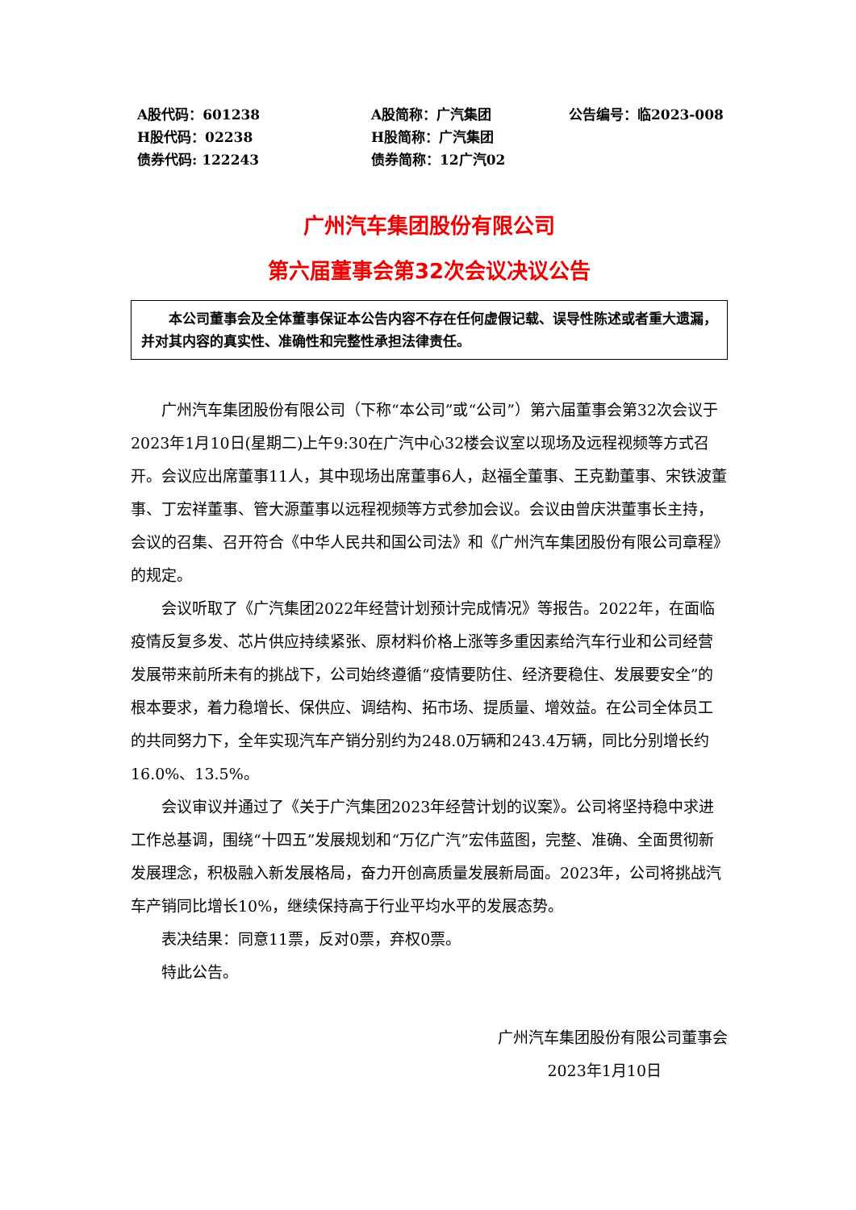A股代码：601238
A股简称：广汽集团
公告编号：临2023-008
H股代码：02238
H股简称：广汽集团
债券代码: 122243
债券简称：12广汽02
广州汽车集团股份有限公司
第六届董事会第32次会议决议公告
  本公司董事会及全体董事保证本公告内容不存在任何虚假记载、误导性陈述或者重大遗漏，并对其内容的真实性、准确性和完整性承担法律责任。
广州汽车集团股份有限公司（下称“本公司”或“公司”）第六届董事会第32次会议于2023年1月10日(星期二)上午9:30在广汽中心32楼会议室以现场及远程视频等方式召开。会议应出席董事11人，其中现场出席董事6人，赵福全董事、王克勤董事、宋铁波董事、丁宏祥董事、管大源董事以远程视频等方式参加会议。会议由曾庆洪董事长主持，会议的召集、召开符合《中华人民共和国公司法》和《广州汽车集团股份有限公司章程》的规定。
会议听取了《广汽集团2022年经营计划预计完成情况》等报告。2022年，在面临疫情反复多发、芯片供应持续紧张、原材料价格上涨等多重因素给汽车行业和公司经营发展带来前所未有的挑战下，公司始终遵循“疫情要防住、经济要稳住、发展要安全”的根本要求，着力稳增长、保供应、调结构、拓市场、提质量、增效益。在公司全体员工的共同努力下，全年实现汽车产销分别约为248.0万辆和243.4万辆，同比分别增长约16.0%、13.5%。
会议审议并通过了《关于广汽集团2023年经营计划的议案》。公司将坚持稳中求进工作总基调，围绕“十四五”发展规划和“万亿广汽”宏伟蓝图，完整、准确、全面贯彻新发展理念，积极融入新发展格局，奋力开创高质量发展新局面。2023年，公司将挑战汽车产销同比增长10%，继续保持高于行业平均水平的发展态势。
表决结果：同意11票，反对0票，弃权0票。
特此公告。
广州汽车集团股份有限公司董事会
2023年1月10日